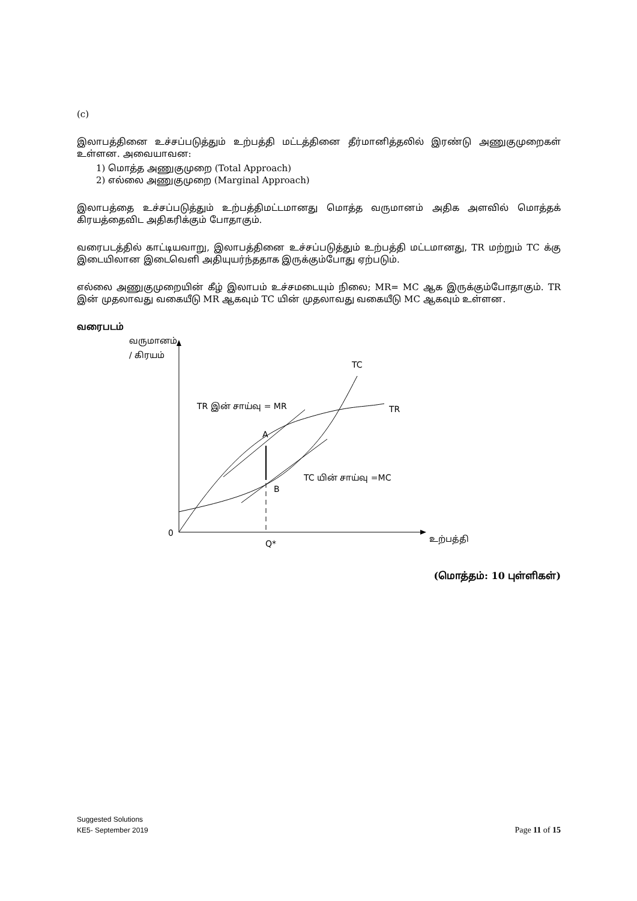(c)
இலாபத்தினை உச்சப்படுத்தும் உற்பத்தி மட்டத்தினை தீர்மானித்தலில் இரண்டு அணுகுமுறைகள் உள்ளன. அவையாவன:
1) மொத்த அணுகுமுறை (Total Approach)
2) எல்லை அணுகுமுறை (Marginal Approach)
இலாபத்தை உச்சப்படுத்தும் உற்பத்திமட்டமானது மொத்த வருமானம் அதிக அளவில் மொத்தக் கிரயத்தைவிட அதிகரிக்கும் போதாகும்.
வரைபடத்தில் காட்டியவாறு, இலாபத்தினை உச்சப்படுத்தும் உற்பத்தி மட்டமானது, TR மற்றும் TC க்கு இடையிலான இடைவெளி அதியுயர்ந்ததாக இருக்கும்போது ஏற்படும்.
எல்லை அணுகுமுறையின் கீழ் இலாபம் உச்சமடையும் நிலை; MR= MC ஆக இருக்கும்போதாகும். TR இன் முதலாவது வகையீடு MR ஆகவும் TC யின் முதலாவது வகையீடு MC ஆகவும் உள்ளன.
வரைபடம்
வருமானம்
/ கிரயம்
0
Q*
உற்பத்தி
TC
TR
TR இன் சாய்வு = MR
A
B
TC யின் சாய்வு =MC
(மொத்தம்: 10 புள்ளிகள்)
Suggested Solutions
KE5- September 2019 Page 11 of 15